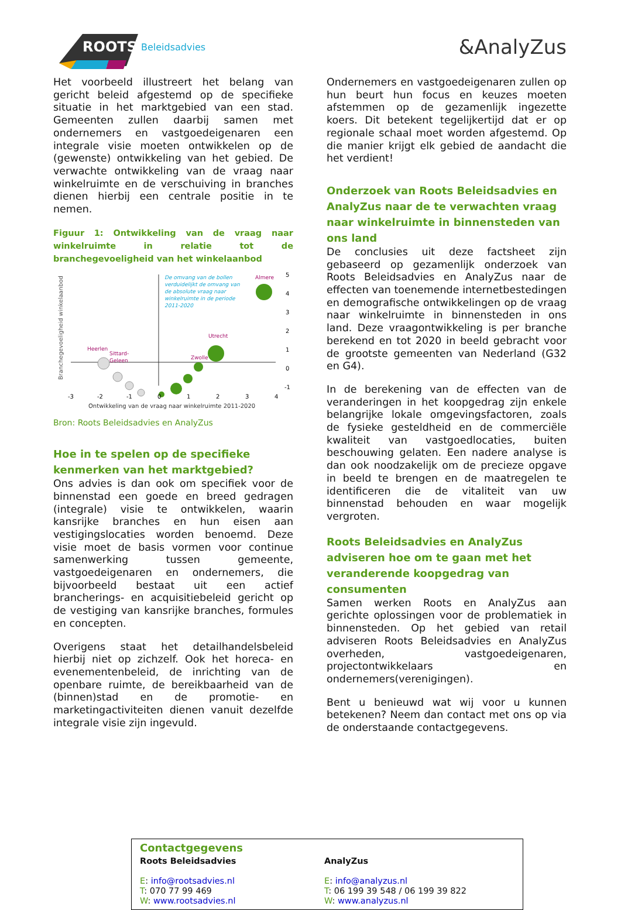ROOTS
Beleidsadvies
&AnalyZus
Het voorbeeld illustreert het belang van gericht beleid afgestemd op de specifieke situatie in het marktgebied van een stad. Gemeenten zullen daarbij samen met ondernemers en vastgoedeigenaren een integrale visie moeten ontwikkelen op de (gewenste) ontwikkeling van het gebied. De verwachte ontwikkeling van de vraag naar winkelruimte en de verschuiving in branches dienen hierbij een centrale positie in te nemen.
Figuur 1: Ontwikkeling van de vraag naar winkelruimte in relatie tot de branchegevoeligheid van het winkelaanbod
Branchegevoeligheid winkelaanbod
De omvang van de bollen
verduidelijkt de omvang van
de absolute vraag naar
winkelruimte in de periode
2011-2020
Almere
Utrecht
Zwolle
Heerlen
Sittard-
Geleen
5
4
3
2
1
0
-1
-3
-2
-1
0
1
2
3
4
Ontwikkeling van de vraag naar winkelruimte 2011-2020
Bron: Roots Beleidsadvies en AnalyZus
Hoe in te spelen op de specifieke kenmerken van het marktgebied?
Ons advies is dan ook om specifiek voor de binnenstad een goede en breed gedragen (integrale) visie te ontwikkelen, waarin kansrijke branches en hun eisen aan vestigingslocaties worden benoemd. Deze visie moet de basis vormen voor continue samenwerking tussen gemeente, vastgoedeigenaren en ondernemers, die bijvoorbeeld bestaat uit een actief brancherings- en acquisitiebeleid gericht op de vestiging van kansrijke branches, formules en concepten.
Overigens staat het detailhandelsbeleid hierbij niet op zichzelf. Ook het horeca- en evenementenbeleid, de inrichting van de openbare ruimte, de bereikbaarheid van de (binnen)stad en de promotie- en marketingactiviteiten dienen vanuit dezelfde integrale visie zijn ingevuld.
Ondernemers en vastgoedeigenaren zullen op hun beurt hun focus en keuzes moeten afstemmen op de gezamenlijk ingezette koers. Dit betekent tegelijkertijd dat er op regionale schaal moet worden afgestemd. Op die manier krijgt elk gebied de aandacht die het verdient!
Onderzoek van Roots Beleidsadvies en AnalyZus naar de te verwachten vraag naar winkelruimte in binnensteden van ons land
De conclusies uit deze factsheet zijn gebaseerd op gezamenlijk onderzoek van Roots Beleidsadvies en AnalyZus naar de effecten van toenemende internetbestedingen en demografische ontwikkelingen op de vraag naar winkelruimte in binnensteden in ons land. Deze vraagontwikkeling is per branche berekend en tot 2020 in beeld gebracht voor de grootste gemeenten van Nederland (G32 en G4).
In de berekening van de effecten van de veranderingen in het koopgedrag zijn enkele belangrijke lokale omgevingsfactoren, zoals de fysieke gesteldheid en de commerciële kwaliteit van vastgoedlocaties, buiten beschouwing gelaten. Een nadere analyse is dan ook noodzakelijk om de precieze opgave in beeld te brengen en de maatregelen te identificeren die de vitaliteit van uw binnenstad behouden en waar mogelijk vergroten.
Roots Beleidsadvies en AnalyZus adviseren hoe om te gaan met het veranderende koopgedrag van consumenten
Samen werken Roots en AnalyZus aan gerichte oplossingen voor de problematiek in binnensteden. Op het gebied van retail adviseren Roots Beleidsadvies en AnalyZus overheden, vastgoedeigenaren, projectontwikkelaars en ondernemers(verenigingen).
Bent u benieuwd wat wij voor u kunnen betekenen? Neem dan contact met ons op via de onderstaande contactgegevens.
Contactgegevens
Roots Beleidsadvies
E: info@rootsadvies.nl
T: 070 77 99 469
W: www.rootsadvies.nl
AnalyZus
E: info@analyzus.nl
T: 06 199 39 548 / 06 199 39 822
W: www.analyzus.nl